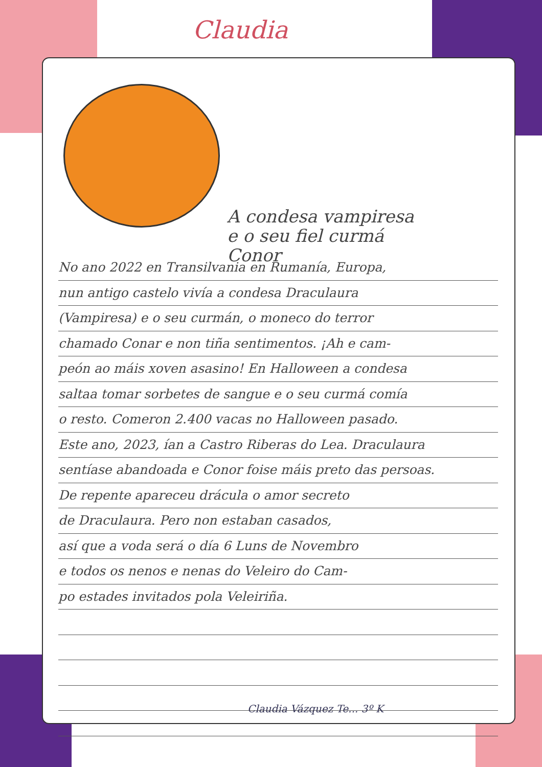Claudia
A condesa vampiresa
e o seu fiel curmá
Conor
No ano 2022 en Transilvania en Rumanía, Europa,
nun antigo castelo vivía a condesa Draculaura
(Vampiresa) e o seu curmán, o moneco do terror
chamado Conar e non tiña sentimentos. ¡Ah e cam-
peón ao máis xoven asasino! En Halloween a condesa
saltaa tomar sorbetes de sangue e o seu curmá comía
o resto. Comeron 2.400 vacas no Halloween pasado.
Este ano, 2023, ían a Castro Riberas do Lea. Draculaura
sentíase abandoada e Conor foise máis preto das persoas.
De repente apareceu drácula o amor secreto
de Draculaura. Pero non estaban casados,
así que a voda será o día 6 Luns de Novembro
e todos os nenos e nenas do Veleiro do Cam-
po estades invitados pola Veleiriña.
Claudia Vázquez Te... 3º K